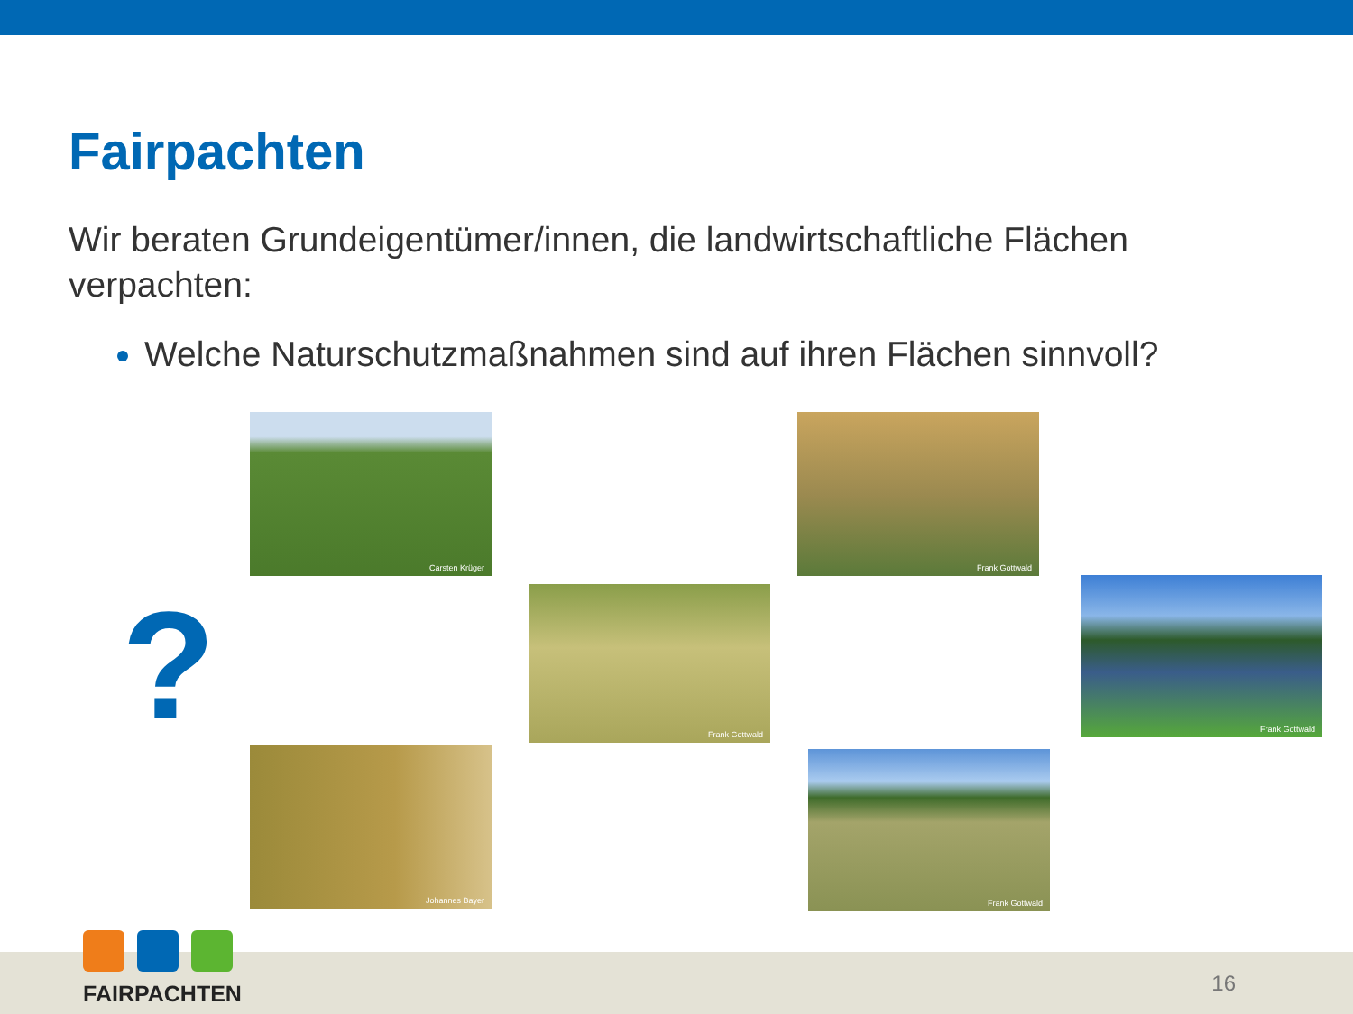Fairpachten
Wir beraten Grundeigentümer/innen, die landwirtschaftliche Flächen verpachten:
Welche Naturschutzmaßnahmen sind auf ihren Flächen sinnvoll?
?
Carsten Krüger Frank Gottwald
Frank Gottwald
Frank Gottwald
Johannes Bayer Frank Gottwald
FAIRPACHTEN
16